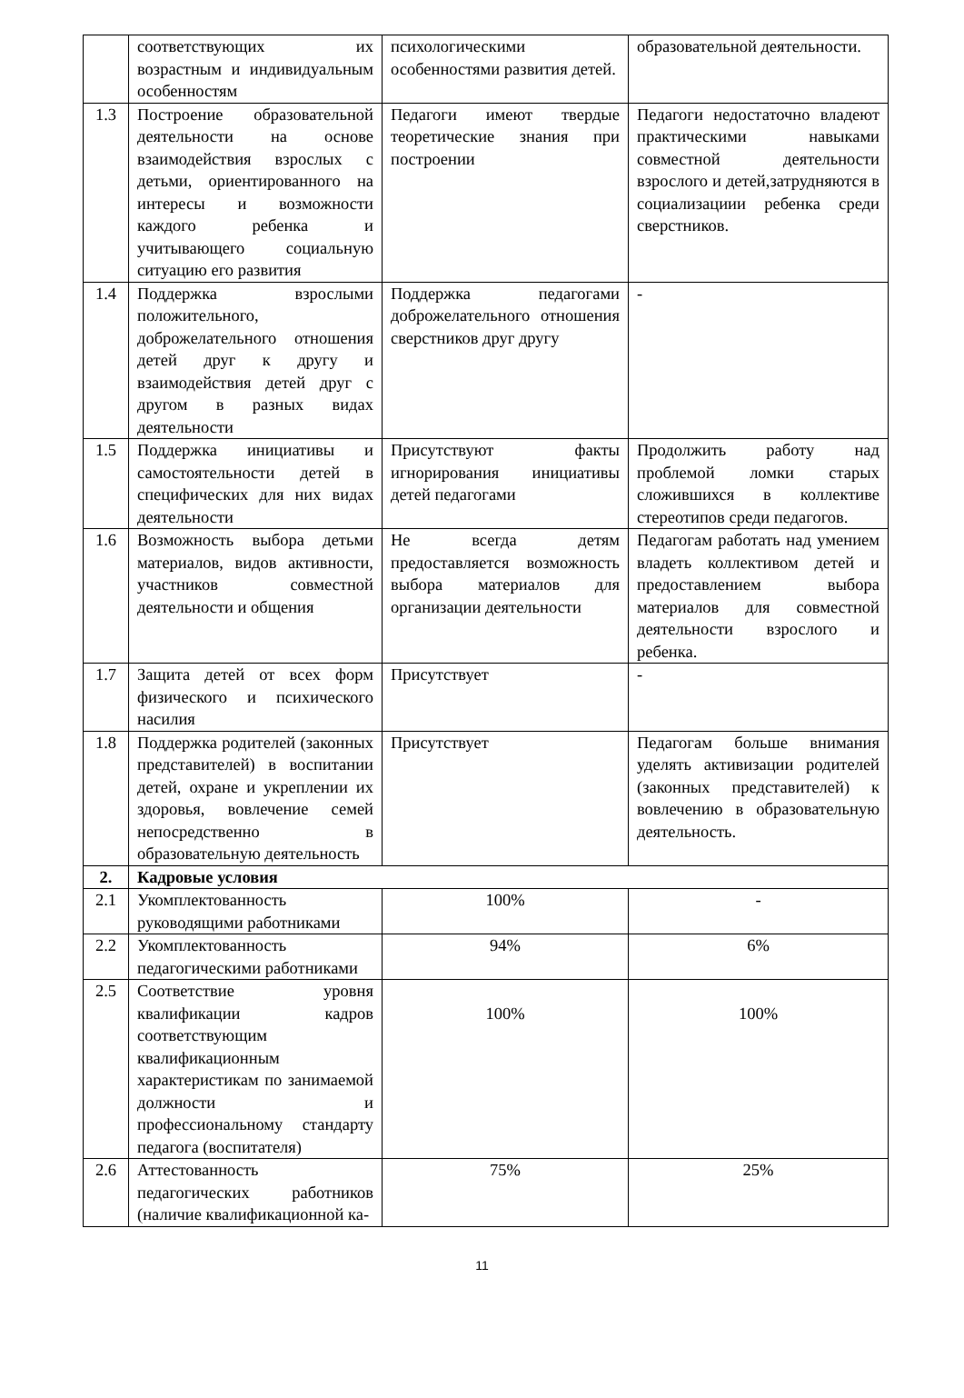| | соответствующих их возрастным и индивидуальным особенностям | психологическими особенностями развития детей. | образовательной деятельности. |
| 1.3 | Построение образовательной деятельности на основе взаимодействия взрослых с детьми, ориентированного на интересы и возможности каждого ребенка и учитывающего социальную ситуацию его развития | Педагоги имеют твердые теоретические знания при построении | Педагоги недостаточно владеют практическими навыками совместной деятельности взрослого и детей,затрудняются в социализациии ребенка среди сверстников. |
| 1.4 | Поддержка взрослыми положительного, доброжелательного отношения детей друг к другу и взаимодействия детей друг с другом в разных видах деятельности | Поддержка педагогами доброжелательного отношения сверстников друг другу | - |
| 1.5 | Поддержка инициативы и самостоятельности детей в специфических для них видах деятельности | Присутствуют факты игнорирования инициативы детей педагогами | Продолжить работу над проблемой ломки старых сложившихся в коллективе стереотипов среди педагогов. |
| 1.6 | Возможность выбора детьми материалов, видов активности, участников совместной деятельности и общения | Не всегда детям предоставляется возможность выбора материалов для организации деятельности | Педагогам работать над умением владеть коллективом детей и предоставлением выбора материалов для совместной деятельности взрослого и ребенка. |
| 1.7 | Защита детей от всех форм физического и психического насилия | Присутствует | - |
| 1.8 | Поддержка родителей (законных представителей) в воспитании детей, охране и укреплении их здоровья, вовлечение семей непосредственно в образовательную деятельность | Присутствует | Педагогам больше внимания уделять активизации родителей (законных представителей) к вовлечению в образовательную деятельность. |
| 2. | Кадровые условия | | |
| 2.1 | Укомплектованность руководящими работниками | 100% | - |
| 2.2 | Укомплектованность педагогическими работниками | 94% | 6% |
| 2.5 | Соответствие уровня квалификации кадров соответствующим квалификационным характеристикам по занимаемой должности и профессиональному стандарту педагога (воспитателя) | 100% | 100% |
| 2.6 | Аттестованность педагогических работников (наличие квалификационной ка- | 75% | 25% |
11